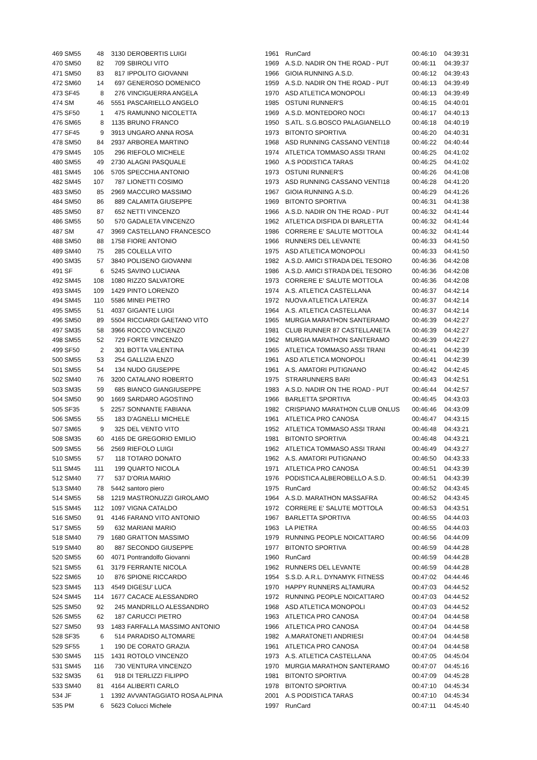| 469 SM55 | 48 | 3130 | DEROBERTIS LUIGI | 1961 | RunCard | 00:46:10 | 04:39:31 |
| 470 SM50 | 82 | 709 | SBIROLI VITO | 1969 | A.S.D. NADIR ON THE ROAD - PUT | 00:46:11 | 04:39:37 |
| 471 SM50 | 83 | 817 | IPPOLITO GIOVANNI | 1966 | GIOIA RUNNING A.S.D. | 00:46:12 | 04:39:43 |
| 472 SM60 | 14 | 697 | GENEROSO DOMENICO | 1959 | A.S.D. NADIR ON THE ROAD - PUT | 00:46:13 | 04:39:49 |
| 473 SF45 | 8 | 276 | VINCIGUERRA ANGELA | 1970 | ASD ATLETICA MONOPOLI | 00:46:13 | 04:39:49 |
| 474 SM | 46 | 5551 | PASCARIELLO ANGELO | 1985 | OSTUNI RUNNER'S | 00:46:15 | 04:40:01 |
| 475 SF50 | 1 | 475 | RAMUNNO NICOLETTA | 1969 | A.S.D. MONTEDORO NOCI | 00:46:17 | 04:40:13 |
| 476 SM65 | 8 | 1135 | BRUNO FRANCO | 1950 | S.ATL. S.G.BOSCO PALAGIANELLO | 00:46:18 | 04:40:19 |
| 477 SF45 | 9 | 3913 | UNGARO ANNA ROSA | 1973 | BITONTO SPORTIVA | 00:46:20 | 04:40:31 |
| 478 SM50 | 84 | 2937 | ARBOREA MARTINO | 1968 | ASD RUNNING CASSANO VENTI18 | 00:46:22 | 04:40:44 |
| 479 SM45 | 105 | 296 | RIEFOLO MICHELE | 1974 | ATLETICA TOMMASO ASSI TRANI | 00:46:25 | 04:41:02 |
| 480 SM55 | 49 | 2730 | ALAGNI PASQUALE | 1960 | A.S PODISTICA TARAS | 00:46:25 | 04:41:02 |
| 481 SM45 | 106 | 5705 | SPECCHIA ANTONIO | 1973 | OSTUNI RUNNER'S | 00:46:26 | 04:41:08 |
| 482 SM45 | 107 | 787 | LIONETTI COSIMO | 1973 | ASD RUNNING CASSANO VENTI18 | 00:46:28 | 04:41:20 |
| 483 SM50 | 85 | 2969 | MACCURO MASSIMO | 1967 | GIOIA RUNNING A.S.D. | 00:46:29 | 04:41:26 |
| 484 SM50 | 86 | 889 | CALAMITA GIUSEPPE | 1969 | BITONTO SPORTIVA | 00:46:31 | 04:41:38 |
| 485 SM50 | 87 | 652 | NETTI VINCENZO | 1966 | A.S.D. NADIR ON THE ROAD - PUT | 00:46:32 | 04:41:44 |
| 486 SM55 | 50 | 570 | GADALETA VINCENZO | 1962 | ATLETICA DISFIDA DI BARLETTA | 00:46:32 | 04:41:44 |
| 487 SM | 47 | 3969 | CASTELLANO FRANCESCO | 1986 | CORRERE E' SALUTE MOTTOLA | 00:46:32 | 04:41:44 |
| 488 SM50 | 88 | 1758 | FIORE ANTONIO | 1966 | RUNNERS DEL LEVANTE | 00:46:33 | 04:41:50 |
| 489 SM40 | 75 | 285 | COLELLA VITO | 1975 | ASD ATLETICA MONOPOLI | 00:46:33 | 04:41:50 |
| 490 SM35 | 57 | 3840 | POLISENO GIOVANNI | 1982 | A.S.D. AMICI STRADA DEL TESORO | 00:46:36 | 04:42:08 |
| 491 SF | 6 | 5245 | SAVINO LUCIANA | 1986 | A.S.D. AMICI STRADA DEL TESORO | 00:46:36 | 04:42:08 |
| 492 SM45 | 108 | 1080 | RIZZO SALVATORE | 1973 | CORRERE E' SALUTE MOTTOLA | 00:46:36 | 04:42:08 |
| 493 SM45 | 109 | 1429 | PINTO LORENZO | 1974 | A.S. ATLETICA CASTELLANA | 00:46:37 | 04:42:14 |
| 494 SM45 | 110 | 5586 | MINEI PIETRO | 1972 | NUOVA ATLETICA LATERZA | 00:46:37 | 04:42:14 |
| 495 SM55 | 51 | 4037 | GIGANTE LUIGI | 1964 | A.S. ATLETICA CASTELLANA | 00:46:37 | 04:42:14 |
| 496 SM50 | 89 | 5504 | RICCIARDI GAETANO VITO | 1965 | MURGIA MARATHON SANTERAMO | 00:46:39 | 04:42:27 |
| 497 SM35 | 58 | 3966 | ROCCO VINCENZO | 1981 | CLUB RUNNER 87 CASTELLANETA | 00:46:39 | 04:42:27 |
| 498 SM55 | 52 | 729 | FORTE VINCENZO | 1962 | MURGIA MARATHON SANTERAMO | 00:46:39 | 04:42:27 |
| 499 SF50 | 2 | 301 | BOTTA VALENTINA | 1965 | ATLETICA TOMMASO ASSI TRANI | 00:46:41 | 04:42:39 |
| 500 SM55 | 53 | 254 | GALLIZIA ENZO | 1961 | ASD ATLETICA MONOPOLI | 00:46:41 | 04:42:39 |
| 501 SM55 | 54 | 134 | NUDO GIUSEPPE | 1961 | A.S. AMATORI PUTIGNANO | 00:46:42 | 04:42:45 |
| 502 SM40 | 76 | 3200 | CATALANO ROBERTO | 1975 | STRARUNNERS BARI | 00:46:43 | 04:42:51 |
| 503 SM35 | 59 | 685 | BIANCO GIANGIUSEPPE | 1983 | A.S.D. NADIR ON THE ROAD - PUT | 00:46:44 | 04:42:57 |
| 504 SM50 | 90 | 1669 | SARDARO AGOSTINO | 1966 | BARLETTA SPORTIVA | 00:46:45 | 04:43:03 |
| 505 SF35 | 5 | 2257 | SONNANTE FABIANA | 1982 | CRISPIANO MARATHON CLUB ONLUS | 00:46:46 | 04:43:09 |
| 506 SM55 | 55 | 183 | D'AGNELLI MICHELE | 1961 | ATLETICA PRO CANOSA | 00:46:47 | 04:43:15 |
| 507 SM65 | 9 | 325 | DEL VENTO VITO | 1952 | ATLETICA TOMMASO ASSI TRANI | 00:46:48 | 04:43:21 |
| 508 SM35 | 60 | 4165 | DE GREGORIO EMILIO | 1981 | BITONTO SPORTIVA | 00:46:48 | 04:43:21 |
| 509 SM55 | 56 | 2569 | RIEFOLO LUIGI | 1962 | ATLETICA TOMMASO ASSI TRANI | 00:46:49 | 04:43:27 |
| 510 SM55 | 57 | 118 | TOTARO DONATO | 1962 | A.S. AMATORI PUTIGNANO | 00:46:50 | 04:43:33 |
| 511 SM45 | 111 | 199 | QUARTO NICOLA | 1971 | ATLETICA PRO CANOSA | 00:46:51 | 04:43:39 |
| 512 SM40 | 77 | 537 | D'ORIA MARIO | 1976 | PODISTICA ALBEROBELLO A.S.D. | 00:46:51 | 04:43:39 |
| 513 SM40 | 78 | 5442 | santoro piero | 1975 | RunCard | 00:46:52 | 04:43:45 |
| 514 SM55 | 58 | 1219 | MASTRONUZZI GIROLAMO | 1964 | A.S.D. MARATHON MASSAFRA | 00:46:52 | 04:43:45 |
| 515 SM45 | 112 | 1097 | VIGNA CATALDO | 1972 | CORRERE E' SALUTE MOTTOLA | 00:46:53 | 04:43:51 |
| 516 SM50 | 91 | 4146 | FARANO VITO ANTONIO | 1967 | BARLETTA SPORTIVA | 00:46:55 | 04:44:03 |
| 517 SM55 | 59 | 632 | MARIANI MARIO | 1963 | LA PIETRA | 00:46:55 | 04:44:03 |
| 518 SM40 | 79 | 1680 | GRATTON MASSIMO | 1979 | RUNNING PEOPLE NOICATTARO | 00:46:56 | 04:44:09 |
| 519 SM40 | 80 | 887 | SECONDO GIUSEPPE | 1977 | BITONTO SPORTIVA | 00:46:59 | 04:44:28 |
| 520 SM55 | 60 | 4071 | Pontrandolfo Giovanni | 1960 | RunCard | 00:46:59 | 04:44:28 |
| 521 SM55 | 61 | 3179 | FERRANTE NICOLA | 1962 | RUNNERS DEL LEVANTE | 00:46:59 | 04:44:28 |
| 522 SM65 | 10 | 876 | SPIONE RICCARDO | 1954 | S.S.D. A.R.L. DYNAMYK FITNESS | 00:47:02 | 04:44:46 |
| 523 SM45 | 113 | 4549 | DIGESU' LUCA | 1970 | HAPPY RUNNERS ALTAMURA | 00:47:03 | 04:44:52 |
| 524 SM45 | 114 | 1677 | CACACE ALESSANDRO | 1972 | RUNNING PEOPLE NOICATTARO | 00:47:03 | 04:44:52 |
| 525 SM50 | 92 | 245 | MANDRILLO ALESSANDRO | 1968 | ASD ATLETICA MONOPOLI | 00:47:03 | 04:44:52 |
| 526 SM55 | 62 | 187 | CARUCCI PIETRO | 1963 | ATLETICA PRO CANOSA | 00:47:04 | 04:44:58 |
| 527 SM50 | 93 | 1483 | FARFALLA MASSIMO ANTONIO | 1966 | ATLETICA PRO CANOSA | 00:47:04 | 04:44:58 |
| 528 SF35 | 6 | 514 | PARADISO ALTOMARE | 1982 | A.MARATONETI ANDRIESI | 00:47:04 | 04:44:58 |
| 529 SF55 | 1 | 190 | DE CORATO GRAZIA | 1961 | ATLETICA PRO CANOSA | 00:47:04 | 04:44:58 |
| 530 SM45 | 115 | 1431 | ROTOLO VINCENZO | 1973 | A.S. ATLETICA CASTELLANA | 00:47:05 | 04:45:04 |
| 531 SM45 | 116 | 730 | VENTURA VINCENZO | 1970 | MURGIA MARATHON SANTERAMO | 00:47:07 | 04:45:16 |
| 532 SM35 | 61 | 918 | DI TERLIZZI FILIPPO | 1981 | BITONTO SPORTIVA | 00:47:09 | 04:45:28 |
| 533 SM40 | 81 | 4164 | ALIBERTI CARLO | 1978 | BITONTO SPORTIVA | 00:47:10 | 04:45:34 |
| 534 JF | 1 | 1392 | AVVANTAGGIATO ROSA ALPINA | 2001 | A.S PODISTICA TARAS | 00:47:10 | 04:45:34 |
| 535 PM | 6 | 5623 | Colucci Michele | 1997 | RunCard | 00:47:11 | 04:45:40 |